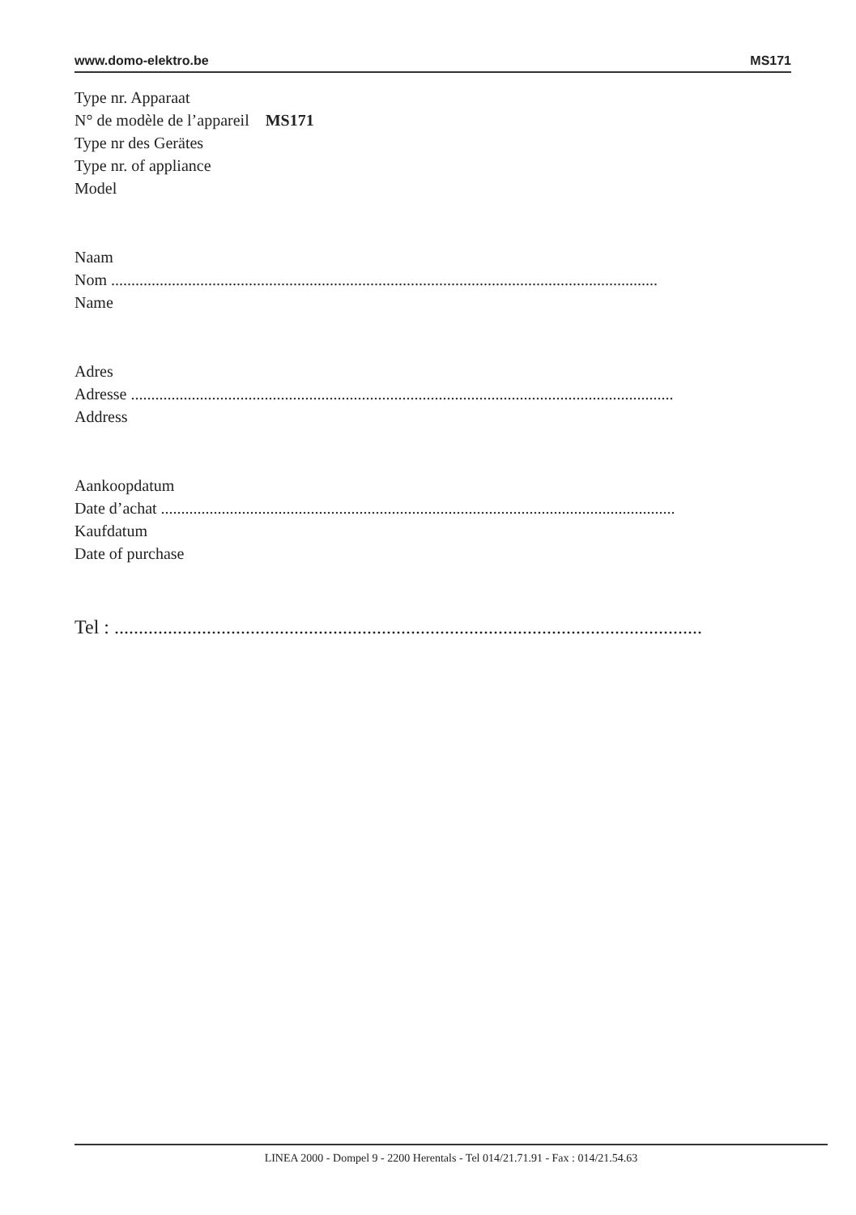www.domo-elektro.be MS171
Type nr. Apparaat
N° de modèle de l’appareil MS171
Type nr des Gerätes
Type nr. of appliance
Model
Naam
Nom .......................................................................................................................................
Name
Adres
Adresse ......................................................................................................................................
Address
Aankoopdatum
Date d’achat ...............................................................................................................................
Kaufdatum
Date of purchase
Tel : .........................................................................................................................
LINEA 2000 - Dompel 9 - 2200 Herentals - Tel 014/21.71.91 - Fax : 014/21.54.63